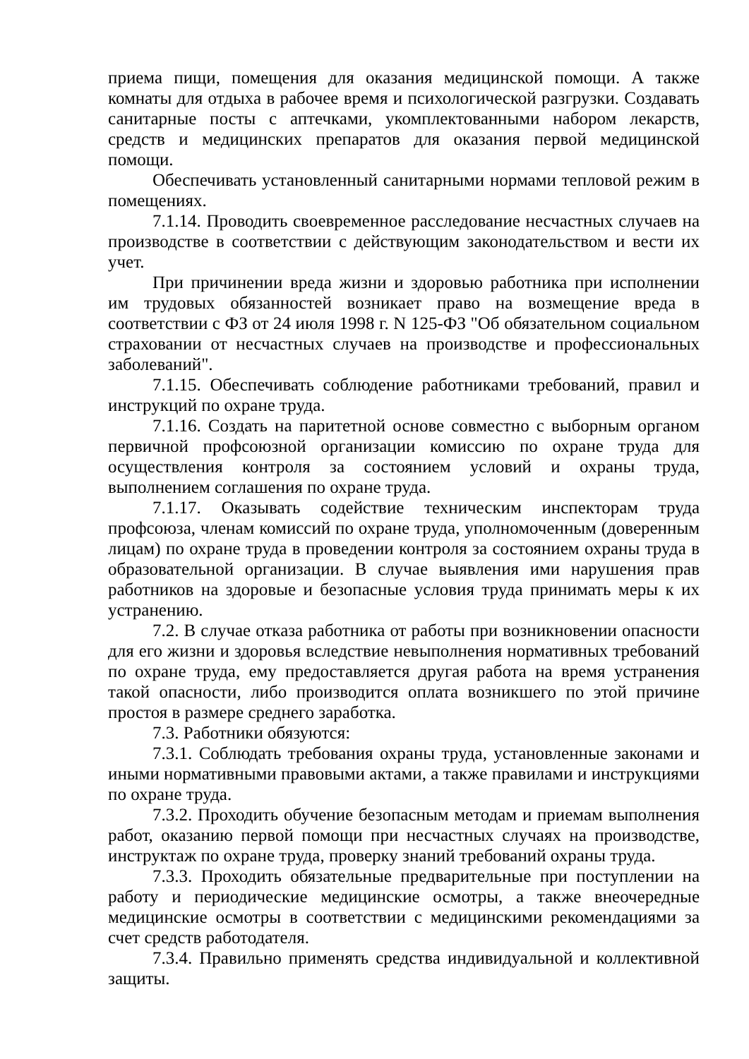приема пищи, помещения для оказания медицинской помощи. А также комнаты для отдыха в рабочее время и психологической разгрузки. Создавать санитарные посты с аптечками, укомплектованными набором лекарств, средств и медицинских препаратов для оказания первой медицинской помощи.
Обеспечивать установленный санитарными нормами тепловой режим в помещениях.
7.1.14. Проводить своевременное расследование несчастных случаев на производстве в соответствии с действующим законодательством и вести их учет.
При причинении вреда жизни и здоровью работника при исполнении им трудовых обязанностей возникает право на возмещение вреда в соответствии с ФЗ от 24 июля 1998 г. N 125-ФЗ "Об обязательном социальном страховании от несчастных случаев на производстве и профессиональных заболеваний".
7.1.15. Обеспечивать соблюдение работниками требований, правил и инструкций по охране труда.
7.1.16. Создать на паритетной основе совместно с выборным органом первичной профсоюзной организации комиссию по охране труда для осуществления контроля за состоянием условий и охраны труда, выполнением соглашения по охране труда.
7.1.17. Оказывать содействие техническим инспекторам труда профсоюза, членам комиссий по охране труда, уполномоченным (доверенным лицам) по охране труда в проведении контроля за состоянием охраны труда в образовательной организации. В случае выявления ими нарушения прав работников на здоровые и безопасные условия труда принимать меры к их устранению.
7.2. В случае отказа работника от работы при возникновении опасности для его жизни и здоровья вследствие невыполнения нормативных требований по охране труда, ему предоставляется другая работа на время устранения такой опасности, либо производится оплата возникшего по этой причине простоя в размере среднего заработка.
7.3. Работники обязуются:
7.3.1. Соблюдать требования охраны труда, установленные законами и иными нормативными правовыми актами, а также правилами и инструкциями по охране труда.
7.3.2. Проходить обучение безопасным методам и приемам выполнения работ, оказанию первой помощи при несчастных случаях на производстве, инструктаж по охране труда, проверку знаний требований охраны труда.
7.3.3. Проходить обязательные предварительные при поступлении на работу и периодические медицинские осмотры, а также внеочередные медицинские осмотры в соответствии с медицинскими рекомендациями за счет средств работодателя.
7.3.4. Правильно применять средства индивидуальной и коллективной защиты.